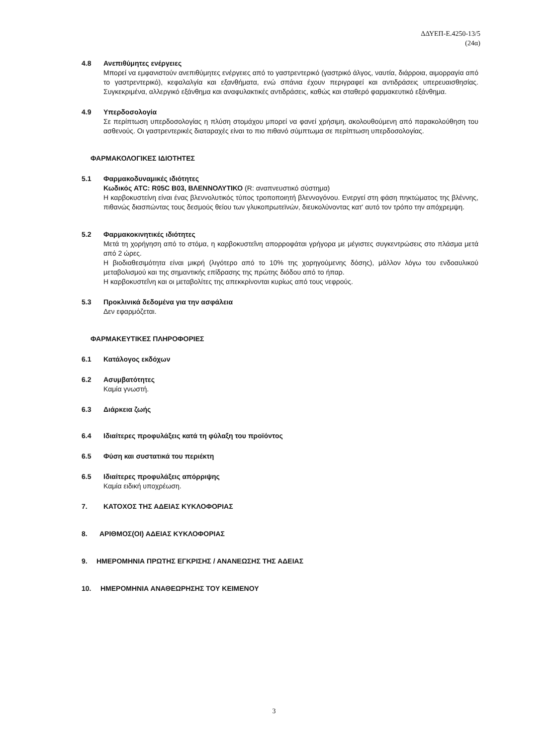ΔΔΥΕΠ-Ε.4250-13/5
(24α)
4.8 Ανεπιθύμητες ενέργειες
Μπορεί να εμφανιστούν ανεπιθύμητες ενέργειες από το γαστρεντερικό (γαστρικό άλγος, ναυτία, διάρροια, αιμορραγία από το γαστρεντερικό), κεφαλαλγία και εξανθήματα, ενώ σπάνια έχουν περιγραφεί και αντιδράσεις υπερευαισθησίας. Συγκεκριμένα, αλλεργικό εξάνθημα και αναφυλακτικές αντιδράσεις, καθώς και σταθερό φαρμακευτικό εξάνθημα.
4.9 Υπερδοσολογία
Σε περίπτωση υπερδοσολογίας η πλύση στομάχου μπορεί να φανεί χρήσιμη, ακολουθούμενη από παρακολούθηση του ασθενούς. Οι γαστρεντερικές διαταραχές είναι το πιο πιθανό σύμπτωμα σε περίπτωση υπερδοσολογίας.
ΦΑΡΜΑΚΟΛΟΓΙΚΕΣ ΙΔΙΟΤΗΤΕΣ
5.1 Φαρμακοδυναμικές ιδιότητες
Κωδικός ATC: R05C B03, ΒΛΕΝΝΟΛΥΤΙΚΟ (R: αναπνευστικό σύστημα)
Η καρβοκυστείνη είναι ένας βλεννολυτικός τύπος τροποποιητή βλεννογόνου. Ενεργεί στη φάση πηκτώματος της βλέννης, πιθανώς διασπώντας τους δεσμούς θείου των γλυκοπρωτεϊνών, διευκολύνοντας κατ' αυτό τον τρόπο την απόχρεμψη.
5.2 Φαρμακοκινητικές ιδιότητες
Μετά τη χορήγηση από το στόμα, η καρβοκυστεΐνη απορροφάται γρήγορα με μέγιστες συγκεντρώσεις στο πλάσμα μετά από 2 ώρες.
Η βιοδιαθεσιμότητα είναι μικρή (λιγότερο από το 10% της χορηγούμενης δόσης), μάλλον λόγω του ενδοαυλικού μεταβολισμού και της σημαντικής επίδρασης της πρώτης διόδου από το ήπαρ.
Η καρβοκυστεΐνη και οι μεταβολίτες της απεκκρίνονται κυρίως από τους νεφρούς.
5.3 Προκλινικά δεδομένα για την ασφάλεια
Δεν εφαρμόζεται.
ΦΑΡΜΑΚΕΥΤΙΚΕΣ ΠΛΗΡΟΦΟΡΙΕΣ
6.1 Κατάλογος εκδόχων
6.2 Ασυμβατότητες
Καμία γνωστή.
6.3 Διάρκεια ζωής
6.4 Ιδιαίτερες προφυλάξεις κατά τη φύλαξη του προϊόντος
6.5 Φύση και συστατικά του περιέκτη
6.5 Ιδιαίτερες προφυλάξεις απόρριψης
Καμία ειδική υποχρέωση.
7. ΚΑΤΟΧΟΣ ΤΗΣ ΑΔΕΙΑΣ ΚΥΚΛΟΦΟΡΙΑΣ
8. ΑΡΙΘΜΟΣ(ΟΙ) ΑΔΕΙΑΣ ΚΥΚΛΟΦΟΡΙΑΣ
9. ΗΜΕΡΟΜΗΝΙΑ ΠΡΩΤΗΣ ΕΓΚΡΙΣΗΣ / ΑΝΑΝΕΩΣΗΣ ΤΗΣ ΑΔΕΙΑΣ
10. ΗΜΕΡΟΜΗΝΙΑ ΑΝΑΘΕΩΡΗΣΗΣ ΤΟΥ ΚΕΙΜΕΝΟΥ
3